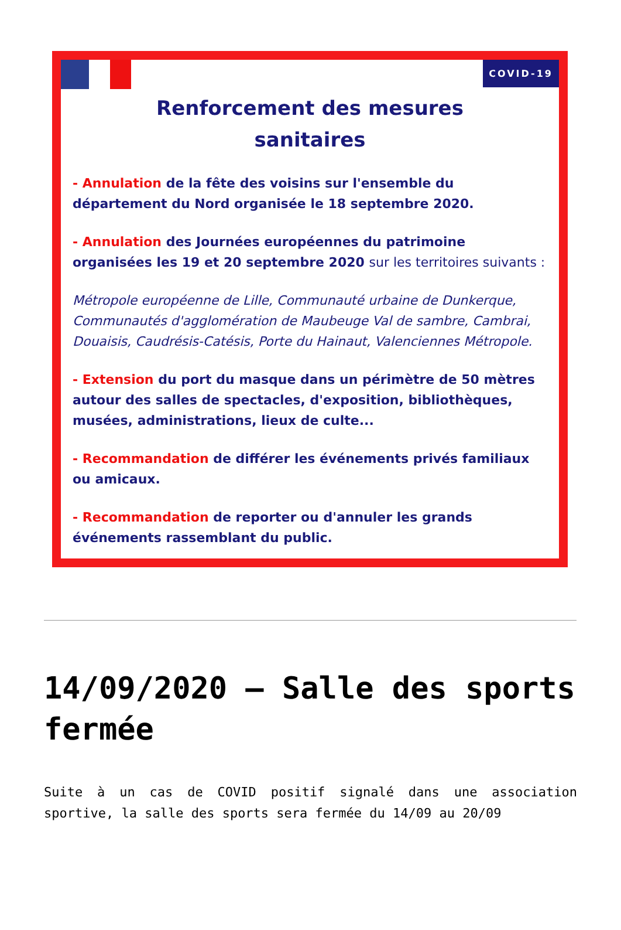COVID-19
Renforcement des mesures
sanitaires
- Annulation de la fête des voisins sur l'ensemble du département du Nord organisée le 18 septembre 2020.
- Annulation des Journées européennes du patrimoine organisées les 19 et 20 septembre 2020 sur les territoires suivants :
Métropole européenne de Lille, Communauté urbaine de Dunkerque, Communautés d'agglomération de Maubeuge Val de sambre, Cambrai, Douaisis, Caudrésis-Catésis, Porte du Hainaut, Valenciennes Métropole.
- Extension du port du masque dans un périmètre de 50 mètres autour des salles de spectacles, d'exposition, bibliothèques, musées, administrations, lieux de culte...
- Recommandation de différer les événements privés familiaux ou amicaux.
- Recommandation de reporter ou d'annuler les grands événements rassemblant du public.
14/09/2020 – Salle des sports fermée
Suite à un cas de COVID positif signalé dans une association sportive, la salle des sports sera fermée du 14/09 au 20/09